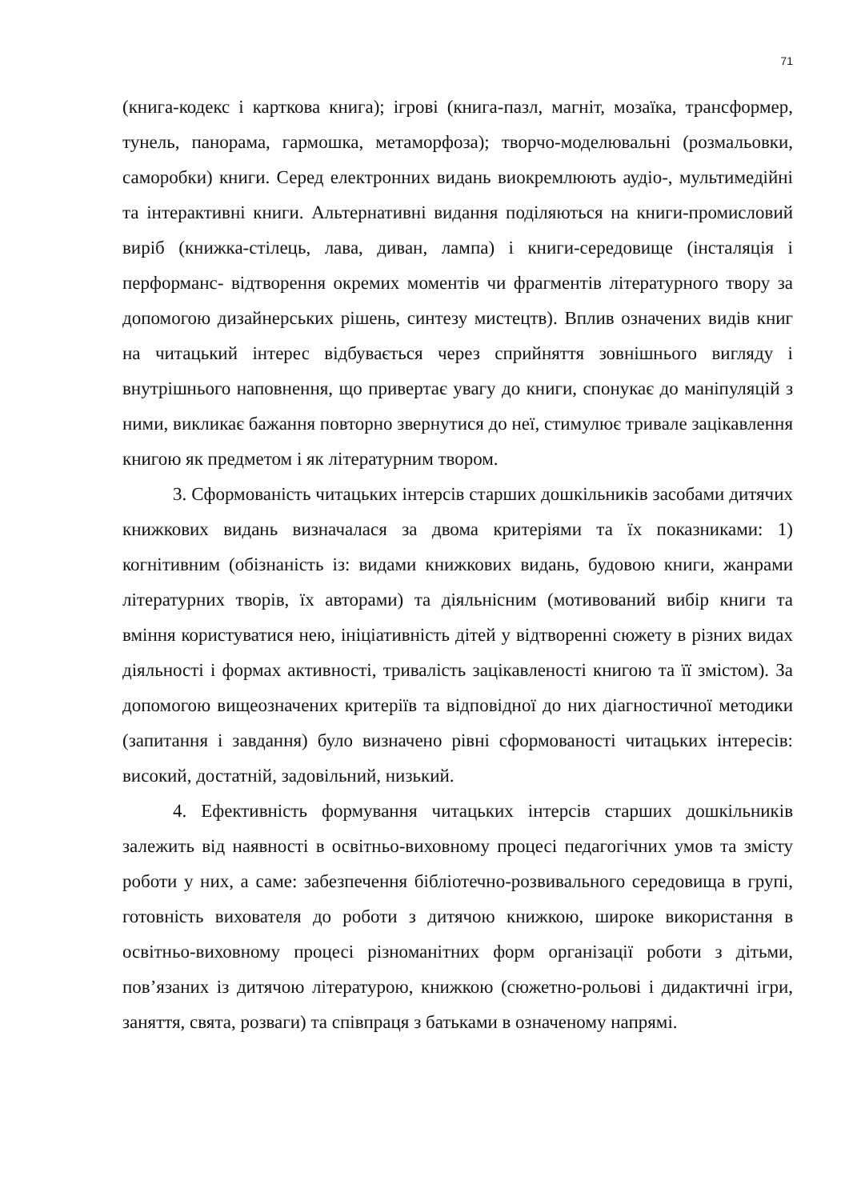71
(книга-кодекс і карткова книга); ігрові (книга-пазл, магніт, мозаїка, трансформер, тунель, панорама, гармошка, метаморфоза); творчо-моделювальні (розмальовки, саморобки) книги. Серед електронних видань виокремлюють аудіо-, мультимедійні та інтерактивні книги. Альтернативні видання поділяються на книги-промисловий виріб (книжка-стілець, лава, диван, лампа) і книги-середовище (інсталяція і перформанс- відтворення окремих моментів чи фрагментів літературного твору за допомогою дизайнерських рішень, синтезу мистецтв). Вплив означених видів книг на читацький інтерес відбувається через сприйняття зовнішнього вигляду і внутрішнього наповнення, що привертає увагу до книги, спонукає до маніпуляцій з ними, викликає бажання повторно звернутися до неї, стимулює тривале зацікавлення книгою як предметом і як літературним твором.
3. Сформованість читацьких інтерсів старших дошкільників засобами дитячих книжкових видань визначалася за двома критеріями та їх показниками: 1) когнітивним (обізнаність із: видами книжкових видань, будовою книги, жанрами літературних творів, їх авторами) та діяльнісним (мотивований вибір книги та вміння користуватися нею, ініціативність дітей у відтворенні сюжету в різних видах діяльності і формах активності, тривалість зацікавленості книгою та її змістом). За допомогою вищеозначених критеріїв та відповідної до них діагностичної методики (запитання і завдання) було визначено рівні сформованості читацьких інтересів: високий, достатній, задовільний, низький.
4. Ефективність формування читацьких інтерсів старших дошкільників залежить від наявності в освітньо-виховному процесі педагогічних умов та змісту роботи у них, а саме: забезпечення бібліотечно-розвивального середовища в групі, готовність вихователя до роботи з дитячою книжкою, широке використання в освітньо-виховному процесі різноманітних форм організації роботи з дітьми, пов’язаних із дитячою літературою, книжкою (сюжетно-рольові і дидактичні ігри, заняття, свята, розваги) та співпраця з батьками в означеному напрямі.